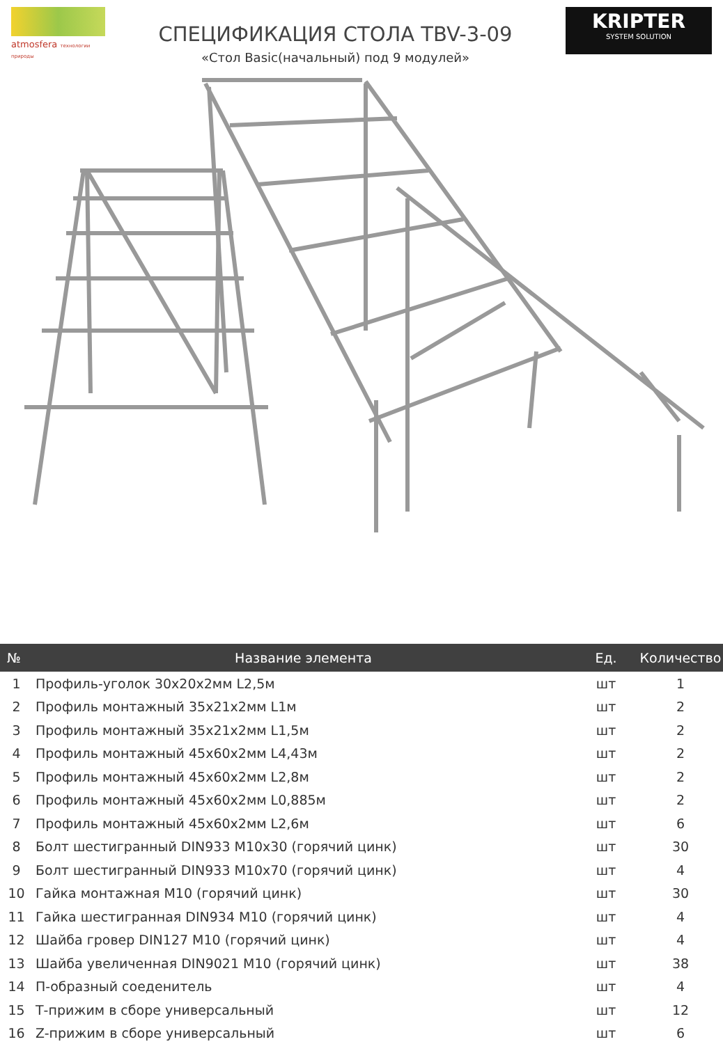atmosfera технологии природы
СПЕЦИФИКАЦИЯ СТОЛА TBV-3-09
«Стол Basic(начальный) под 9 модулей»
KRIPTER
SYSTEM SOLUTION
| № | Название элемента | Ед. | Количество |
| --- | --- | --- | --- |
| 1 | Профиль-уголок 30x20x2мм L2,5м | шт | 1 |
| 2 | Профиль монтажный 35x21x2мм L1м | шт | 2 |
| 3 | Профиль монтажный 35x21x2мм L1,5м | шт | 2 |
| 4 | Профиль монтажный 45x60x2мм L4,43м | шт | 2 |
| 5 | Профиль монтажный 45x60x2мм L2,8м | шт | 2 |
| 6 | Профиль монтажный 45x60x2мм L0,885м | шт | 2 |
| 7 | Профиль монтажный 45x60x2мм L2,6м | шт | 6 |
| 8 | Болт шестигранный DIN933 M10x30 (горячий цинк) | шт | 30 |
| 9 | Болт шестигранный DIN933 M10x70 (горячий цинк) | шт | 4 |
| 10 | Гайка монтажная M10 (горячий цинк) | шт | 30 |
| 11 | Гайка шестигранная DIN934 M10 (горячий цинк) | шт | 4 |
| 12 | Шайба гровер DIN127 M10 (горячий цинк) | шт | 4 |
| 13 | Шайба увеличенная DIN9021 M10 (горячий цинк) | шт | 38 |
| 14 | П-образный соеденитель | шт | 4 |
| 15 | Т-прижим в сборе универсальный | шт | 12 |
| 16 | Z-прижим в сборе универсальный | шт | 6 |